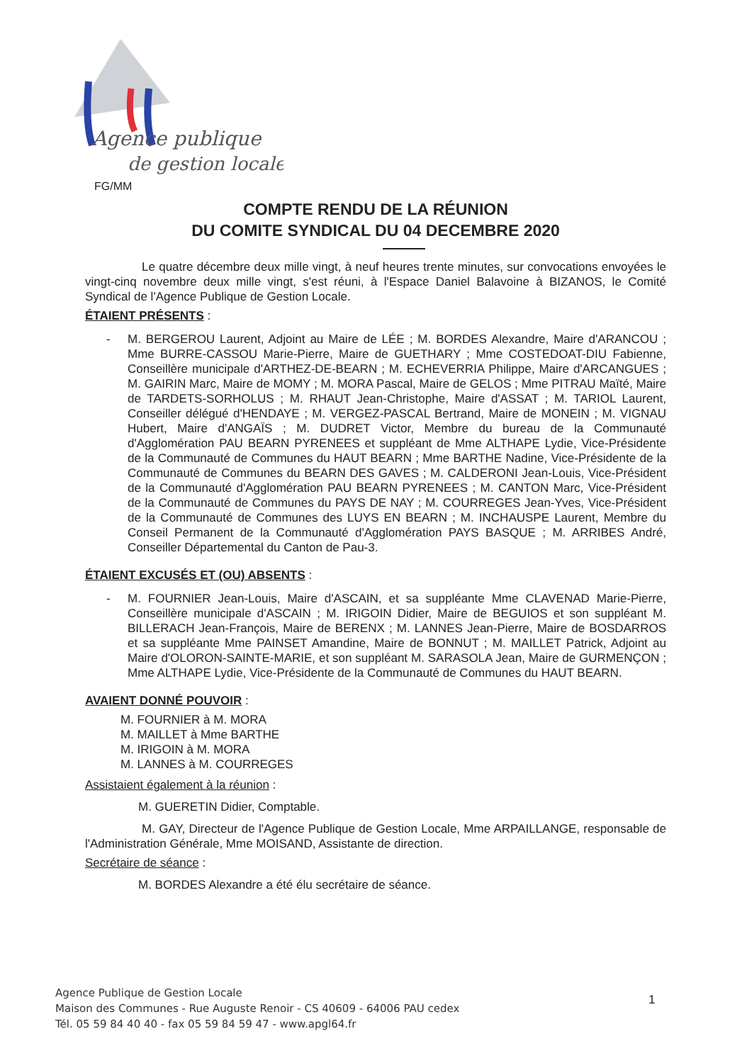Agence publique
de gestion locale
FG/MM
COMPTE RENDU DE LA RÉUNION
DU COMITE SYNDICAL DU 04 DECEMBRE 2020
Le quatre décembre deux mille vingt, à neuf heures trente minutes, sur convocations envoyées le vingt-cinq novembre deux mille vingt, s'est réuni, à l'Espace Daniel Balavoine à BIZANOS, le Comité Syndical de l'Agence Publique de Gestion Locale.
ÉTAIENT PRÉSENTS :
- M. BERGEROU Laurent, Adjoint au Maire de LÉE ; M. BORDES Alexandre, Maire d'ARANCOU ; Mme BURRE-CASSOU Marie-Pierre, Maire de GUETHARY ; Mme COSTEDOAT-DIU Fabienne, Conseillère municipale d'ARTHEZ-DE-BEARN ; M. ECHEVERRIA Philippe, Maire d'ARCANGUES ; M. GAIRIN Marc, Maire de MOMY ; M. MORA Pascal, Maire de GELOS ; Mme PITRAU Maïté, Maire de TARDETS-SORHOLUS ; M. RHAUT Jean-Christophe, Maire d'ASSAT ; M. TARIOL Laurent, Conseiller délégué d'HENDAYE ; M. VERGEZ-PASCAL Bertrand, Maire de MONEIN ; M. VIGNAU Hubert, Maire d'ANGAÏS ; M. DUDRET Victor, Membre du bureau de la Communauté d'Agglomération PAU BEARN PYRENEES et suppléant de Mme ALTHAPE Lydie, Vice-Présidente de la Communauté de Communes du HAUT BEARN ; Mme BARTHE Nadine, Vice-Présidente de la Communauté de Communes du BEARN DES GAVES ; M. CALDERONI Jean-Louis, Vice-Président de la Communauté d'Agglomération PAU BEARN PYRENEES ; M. CANTON Marc, Vice-Président de la Communauté de Communes du PAYS DE NAY ; M. COURREGES Jean-Yves, Vice-Président de la Communauté de Communes des LUYS EN BEARN ; M. INCHAUSPE Laurent, Membre du Conseil Permanent de la Communauté d'Agglomération PAYS BASQUE ; M. ARRIBES André, Conseiller Départemental du Canton de Pau-3.
ÉTAIENT EXCUSÉS ET (OU) ABSENTS :
- M. FOURNIER Jean-Louis, Maire d'ASCAIN, et sa suppléante Mme CLAVENAD Marie-Pierre, Conseillère municipale d'ASCAIN ; M. IRIGOIN Didier, Maire de BEGUIOS et son suppléant M. BILLERACH Jean-François, Maire de BERENX ; M. LANNES Jean-Pierre, Maire de BOSDARROS et sa suppléante Mme PAINSET Amandine, Maire de BONNUT ; M. MAILLET Patrick, Adjoint au Maire d'OLORON-SAINTE-MARIE, et son suppléant M. SARASOLA Jean, Maire de GURMENÇON ; Mme ALTHAPE Lydie, Vice-Présidente de la Communauté de Communes du HAUT BEARN.
AVAIENT DONNÉ POUVOIR :
M. FOURNIER à M. MORA
M. MAILLET à Mme BARTHE
M. IRIGOIN à M. MORA
M. LANNES à M. COURREGES
Assistaient également à la réunion :
M. GUERETIN Didier, Comptable.
M. GAY, Directeur de l'Agence Publique de Gestion Locale, Mme ARPAILLANGE, responsable de l'Administration Générale, Mme MOISAND, Assistante de direction.
Secrétaire de séance :
M. BORDES Alexandre a été élu secrétaire de séance.
Agence Publique de Gestion Locale
Maison des Communes - Rue Auguste Renoir - CS 40609 - 64006 PAU cedex
Tél. 05 59 84 40 40 - fax 05 59 84 59 47 - www.apgl64.fr
1